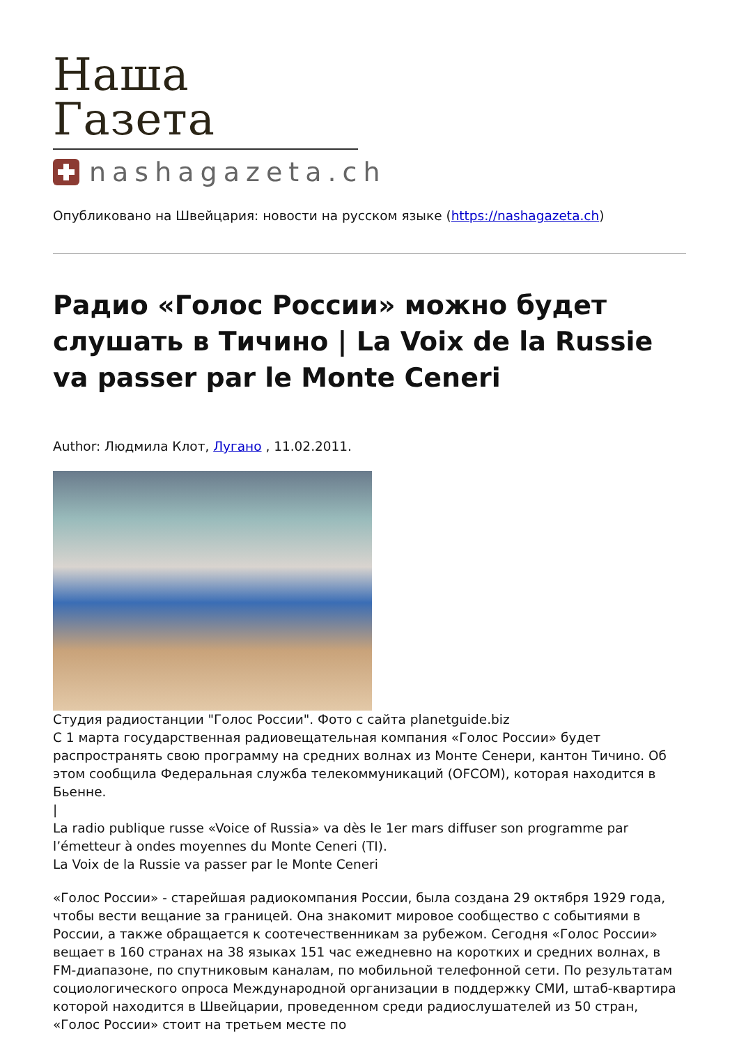Наша Газета
nashagazeta.ch
Опубликовано на Швейцария: новости на русском языке (https://nashagazeta.ch)
Радио «Голос России» можно будет слушать в Тичино | La Voix de la Russie va passer par le Monte Ceneri
Author: Людмила Клот, Лугано , 11.02.2011.
Студия радиостанции "Голос России". Фото с сайта planetguide.biz
С 1 марта государственная радиовещательная компания «Голос России» будет распространять свою программу на средних волнах из Монте Сенери, кантон Тичино. Об этом сообщила Федеральная служба телекоммуникаций (OFCOM), которая находится в Бьенне.
|
La radio publique russe «Voice of Russia» va dès le 1er mars diffuser son programme par l’émetteur à ondes moyennes du Monte Ceneri (TI).
La Voix de la Russie va passer par le Monte Ceneri
«Голос России» - старейшая радиокомпания России, была создана 29 октября 1929 года, чтобы вести вещание за границей. Она знакомит мировое сообщество с событиями в России, а также обращается к соотечественникам за рубежом. Сегодня «Голос России» вещает в 160 странах на 38 языках 151 час ежедневно на коротких и средних волнах, в FM-диапазоне, по спутниковым каналам, по мобильной телефонной сети. По результатам социологического опроса Международной организации в поддержку СМИ, штаб-квартира которой находится в Швейцарии, проведенном среди радиослушателей из 50 стран, «Голос России» стоит на третьем месте по